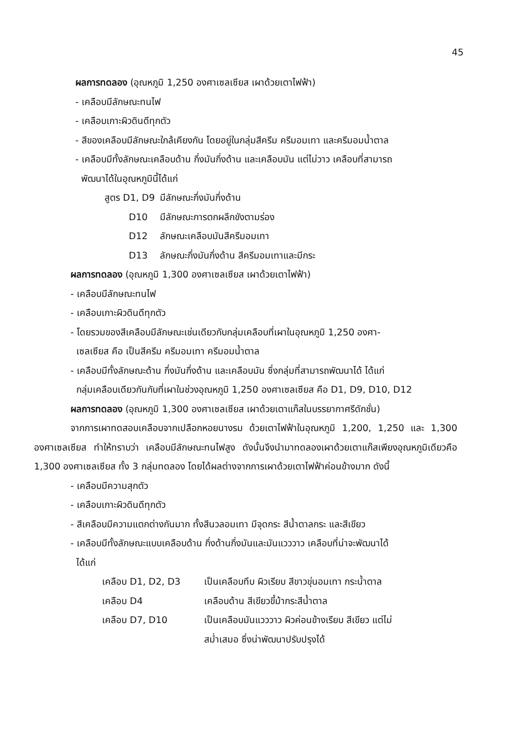45
ผลการทดลอง (อุณหภูมิ 1,250 องศาเซลเซียส เผาด้วยเตาไฟฟ้า)
- เคลือบมีลักษณะทนไฟ
- เคลือบเกาะผิวดินดีทุกตัว
- สีของเคลือบมีลักษณะใกล้เคียงกัน โดยอยู่ในกลุ่มสีครีม ครีมอมเทา และครีมอมน้ำตาล
- เคลือบมีทั้งลักษณะเคลือบด้าน กึ่งมันกึ่งด้าน และเคลือบมัน แต่ไม่วาว เคลือบที่สามารถ
พัฒนาได้ในอุณหภูมินี้ได้แก่
| สูตร D1, D9 | มีลักษณะกึ่งมันกึ่งด้าน |
| D10 | มีลักษณะการตกผลึกขังตามร่อง |
| D12 | ลักษณะเคลือบมันสีครีมอมเทา |
| D13 | ลักษณะกึ่งมันกึ่งด้าน สีครีมอมเทาและมีกระ |
ผลการทดลอง (อุณหภูมิ 1,300 องศาเซลเซียส เผาด้วยเตาไฟฟ้า)
- เคลือบมีลักษณะทนไฟ
- เคลือบเกาะผิวดินดีทุกตัว
- โดยรวมของสีเคลือบมีลักษณะเช่นเดียวกับกลุ่มเคลือบที่เผาในอุณหภูมิ 1,250 องศา-
เซลเซียส คือ เป็นสีครีม ครีมอมเทา ครีมอมน้ำตาล
- เคลือบมีทั้งลักษณะด้าน กึ่งมันกึ่งด้าน และเคลือบมัน ซึ่งกลุ่มที่สามารถพัฒนาได้ ได้แก่
กลุ่มเคลือบเดียวกันกับที่เผาในช่วงอุณหภูมิ 1,250 องศาเซลเซียส คือ D1, D9, D10, D12
ผลการทดลอง (อุณหภูมิ 1,300 องศาเซลเซียส เผาด้วยเตาแก๊สในบรรยากาศรีดักชั่น)
จากการเผาทดสอบเคลือบจากเปลือกหอยนางรม ด้วยเตาไฟฟ้าในอุณหภูมิ 1,200, 1,250 และ 1,300 องศาเซลเซียส ทำให้ทราบว่า เคลือบมีลักษณะทนไฟสูง ดังนั้นจึงนำมาทดลองเผาด้วยเตาแก๊สเพียงอุณหภูมิเดียวคือ 1,300 องศาเซลเซียส ทั้ง 3 กลุ่มทดลอง โดยได้ผลต่างจากการเผาด้วยเตาไฟฟ้าค่อนข้างมาก ดังนี้
- เคลือบมีความสุกตัว
- เคลือบเกาะผิวดินดีทุกตัว
- สีเคลือบมีความแตกต่างกันมาก ทั้งสีนวลอมเทา มีจุดกระ สีน้ำตาลกระ และสีเขียว
- เคลือบมีทั้งลักษณะแบบเคลือบด้าน กึ่งด้านกึ่งมันและมันแวววาว เคลือบที่น่าจะพัฒนาได้
ได้แก่
| เคลือบ D1, D2, D3 | เป็นเคลือบทึบ ผิวเรียบ สีขาวขุ่นอมเทา กระน้ำตาล |
| เคลือบ D4 | เคลือบด้าน สีเขียวขี้ม้ากระสีน้ำตาล |
| เคลือบ D7, D10 | เป็นเคลือบมันแวววาว ผิวค่อนข้างเรียบ สีเขียว แต่ไม่ สม่ำเสมอ ซึ่งน่าพัฒนาปรับปรุงได้ |